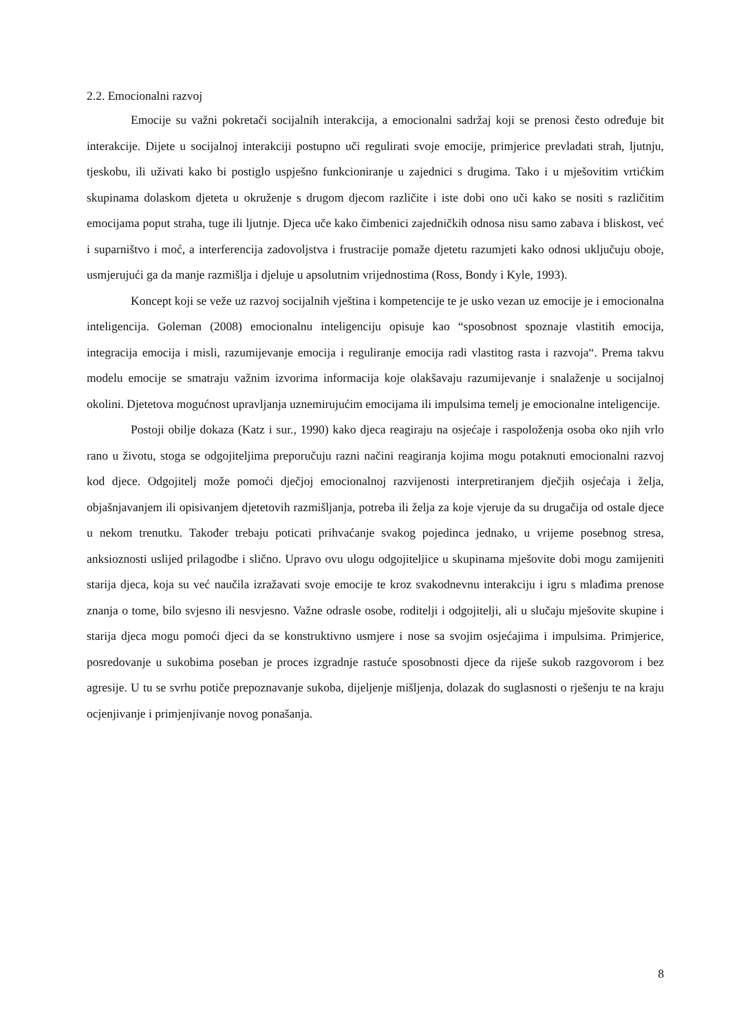2.2. Emocionalni razvoj
Emocije su važni pokretači socijalnih interakcija, a emocionalni sadržaj koji se prenosi često određuje bit interakcije. Dijete u socijalnoj interakciji postupno uči regulirati svoje emocije, primjerice prevladati strah, ljutnju, tjeskobu, ili uživati kako bi postiglo uspješno funkcioniranje u zajednici s drugima. Tako i u mješovitim vrtićkim skupinama dolaskom djeteta u okruženje s drugom djecom različite i iste dobi ono uči kako se nositi s različitim emocijama poput straha, tuge ili ljutnje. Djeca uče kako čimbenici zajedničkih odnosa nisu samo zabava i bliskost, već i suparništvo i moć, a interferencija zadovoljstva i frustracije pomaže djetetu razumjeti kako odnosi uključuju oboje, usmjerujući ga da manje razmišlja i djeluje u apsolutnim vrijednostima (Ross, Bondy i Kyle, 1993).
Koncept koji se veže uz razvoj socijalnih vještina i kompetencije te je usko vezan uz emocije je i emocionalna inteligencija. Goleman (2008) emocionalnu inteligenciju opisuje kao “sposobnost spoznaje vlastitih emocija, integracija emocija i misli, razumijevanje emocija i reguliranje emocija radi vlastitog rasta i razvoja“. Prema takvu modelu emocije se smatraju važnim izvorima informacija koje olakšavaju razumijevanje i snalaženje u socijalnoj okolini. Djetetova mogućnost upravljanja uznemirujućim emocijama ili impulsima temelj je emocionalne inteligencije.
Postoji obilje dokaza (Katz i sur., 1990) kako djeca reagiraju na osjećaje i raspoloženja osoba oko njih vrlo rano u životu, stoga se odgojiteljima preporučuju razni načini reagiranja kojima mogu potaknuti emocionalni razvoj kod djece. Odgojitelj može pomoći dječjoj emocionalnoj razvijenosti interpretiranjem dječjih osjećaja i želja, objašnjavanjem ili opisivanjem djetetovih razmišljanja, potreba ili želja za koje vjeruje da su drugačija od ostale djece u nekom trenutku. Također trebaju poticati prihvaćanje svakog pojedinca jednako, u vrijeme posebnog stresa, anksioznosti uslijed prilagodbe i slično. Upravo ovu ulogu odgojiteljice u skupinama mješovite dobi mogu zamijeniti starija djeca, koja su već naučila izražavati svoje emocije te kroz svakodnevnu interakciju i igru s mlađima prenose znanja o tome, bilo svjesno ili nesvjesno. Važne odrasle osobe, roditelji i odgojitelji, ali u slučaju mješovite skupine i starija djeca mogu pomoći djeci da se konstruktivno usmjere i nose sa svojim osjećajima i impulsima. Primjerice, posredovanje u sukobima poseban je proces izgradnje rastuće sposobnosti djece da riješe sukob razgovorom i bez agresije. U tu se svrhu potiče prepoznavanje sukoba, dijeljenje mišljenja, dolazak do suglasnosti o rješenju te na kraju ocjenjivanje i primjenjivanje novog ponašanja.
8